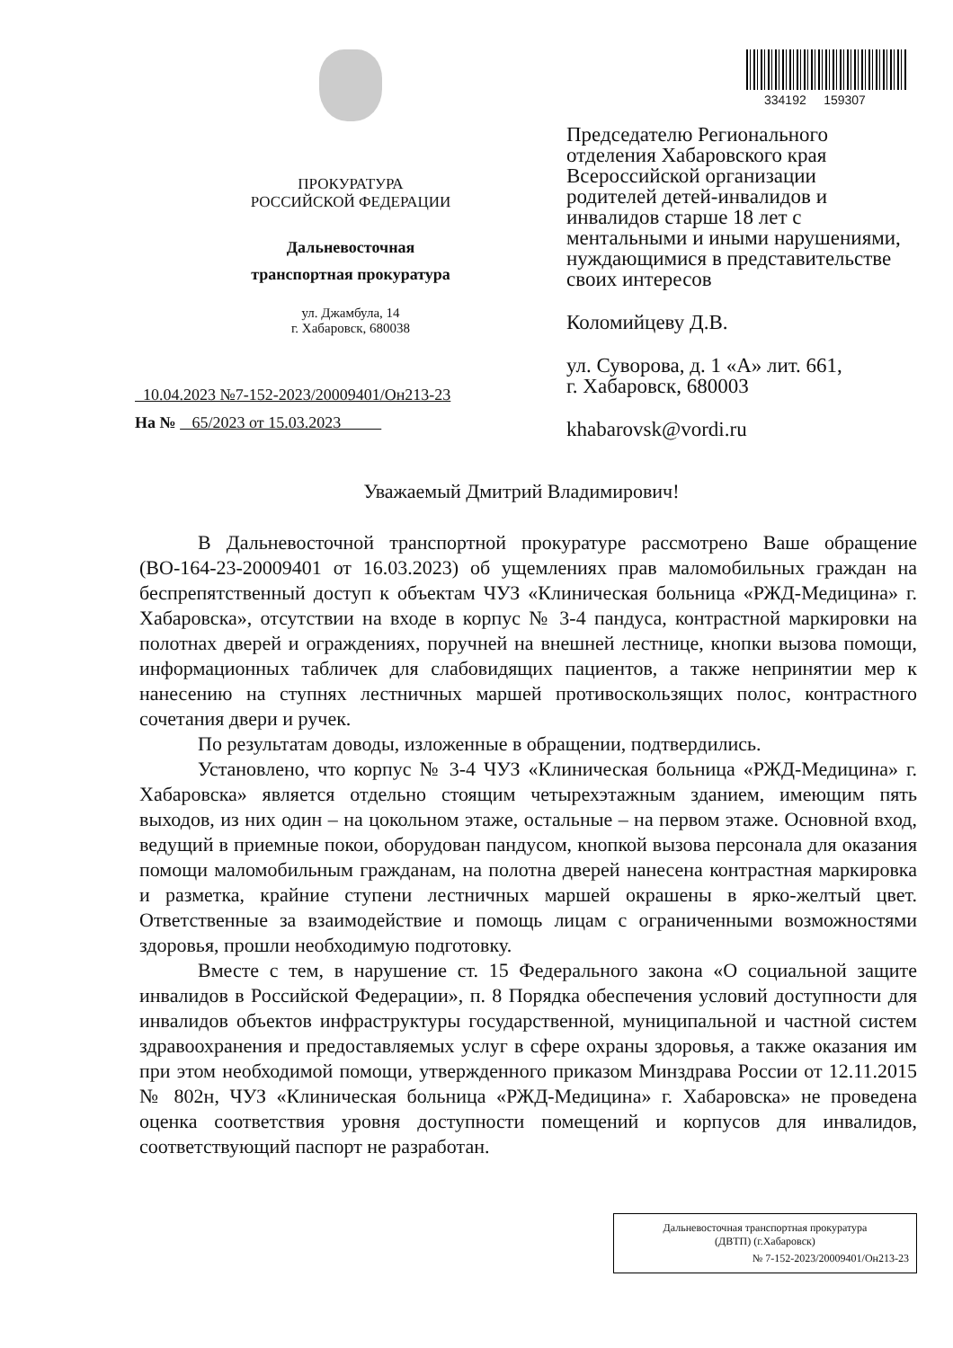ПРОКУРАТУРА
РОССИЙСКОЙ ФЕДЕРАЦИИ
Дальневосточная
транспортная прокуратура
ул. Джамбула, 14
г. Хабаровск, 680038
10.04.2023 №7-152-2023/20009401/Он213-23
На № 65/2023 от 15.03.2023
334192 159307
Председателю Регионального отделения Хабаровского края Всероссийской организации родителей детей-инвалидов и инвалидов старше 18 лет с ментальными и иными нарушениями, нуждающимися в представительстве своих интересов
Коломийцеву Д.В.
ул. Суворова, д. 1 «А» лит. 661,
г. Хабаровск, 680003
khabarovsk@vordi.ru
Уважаемый Дмитрий Владимирович!
В Дальневосточной транспортной прокуратуре рассмотрено Ваше обращение (ВО-164-23-20009401 от 16.03.2023) об ущемлениях прав маломобильных граждан на беспрепятственный доступ к объектам ЧУЗ «Клиническая больница «РЖД-Медицина» г. Хабаровска», отсутствии на входе в корпус № 3-4 пандуса, контрастной маркировки на полотнах дверей и ограждениях, поручней на внешней лестнице, кнопки вызова помощи, информационных табличек для слабовидящих пациентов, а также непринятии мер к нанесению на ступнях лестничных маршей противоскользящих полос, контрастного сочетания двери и ручек.
По результатам доводы, изложенные в обращении, подтвердились.
Установлено, что корпус № 3-4 ЧУЗ «Клиническая больница «РЖД-Медицина» г. Хабаровска» является отдельно стоящим четырехэтажным зданием, имеющим пять выходов, из них один – на цокольном этаже, остальные – на первом этаже. Основной вход, ведущий в приемные покои, оборудован пандусом, кнопкой вызова персонала для оказания помощи маломобильным гражданам, на полотна дверей нанесена контрастная маркировка и разметка, крайние ступени лестничных маршей окрашены в ярко-желтый цвет. Ответственные за взаимодействие и помощь лицам с ограниченными возможностями здоровья, прошли необходимую подготовку.
Вместе с тем, в нарушение ст. 15 Федерального закона «О социальной защите инвалидов в Российской Федерации», п. 8 Порядка обеспечения условий доступности для инвалидов объектов инфраструктуры государственной, муниципальной и частной систем здравоохранения и предоставляемых услуг в сфере охраны здоровья, а также оказания им при этом необходимой помощи, утвержденного приказом Минздрава России от 12.11.2015 № 802н, ЧУЗ «Клиническая больница «РЖД-Медицина» г. Хабаровска» не проведена оценка соответствия уровня доступности помещений и корпусов для инвалидов, соответствующий паспорт не разработан.
Дальневосточная транспортная прокуратура
(ДВТП) (г.Хабаровск)
№ 7-152-2023/20009401/Он213-23